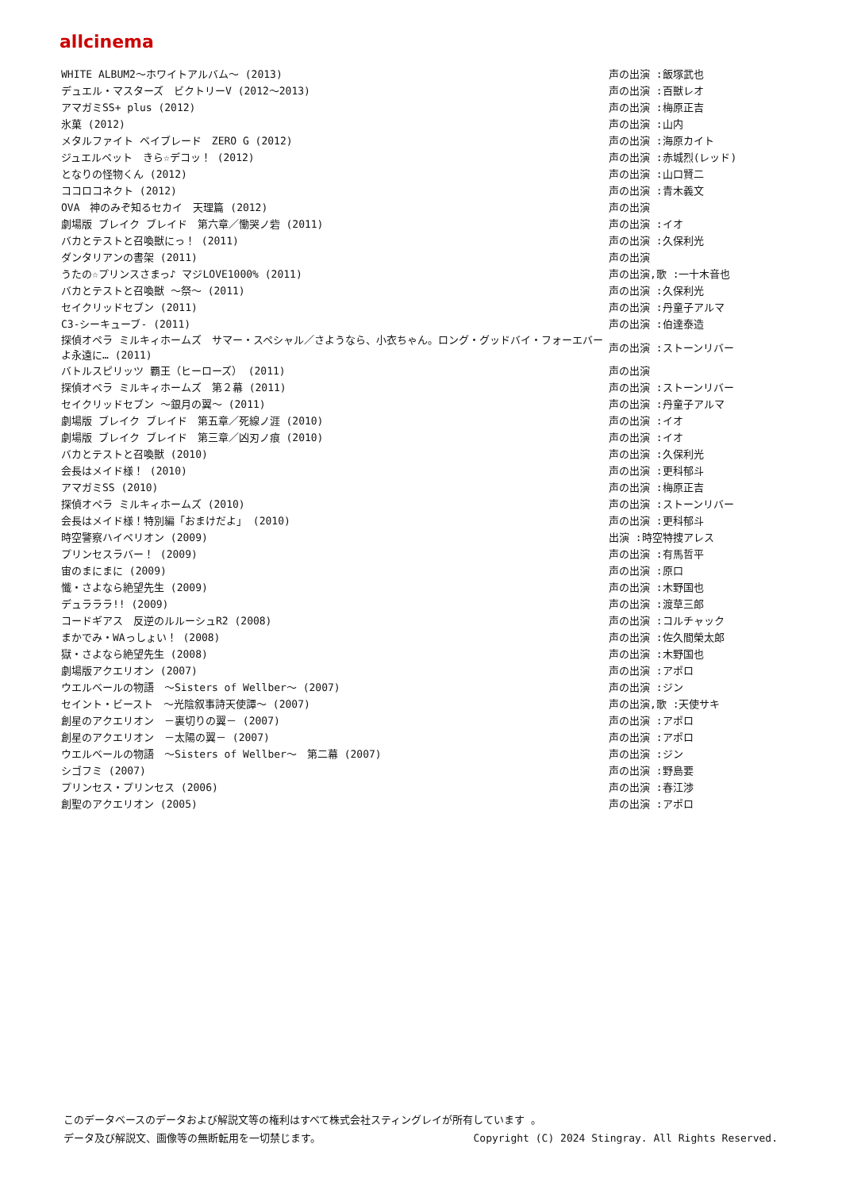allcinema
| WHITE ALBUM2～ホワイトアルバム～ (2013) | 声の出演 :飯塚武也 |
| デュエル・マスターズ ビクトリーV (2012～2013) | 声の出演 :百獣レオ |
| アマガミSS+ plus (2012) | 声の出演 :梅原正吉 |
| 氷菓 (2012) | 声の出演 :山内 |
| メタルファイト ベイブレード ZERO G (2012) | 声の出演 :海原カイト |
| ジュエルペット きら☆デコッ！ (2012) | 声の出演 :赤城烈(レッド) |
| となりの怪物くん (2012) | 声の出演 :山口賢二 |
| ココロコネクト (2012) | 声の出演 :青木義文 |
| OVA 神のみぞ知るセカイ 天理篇 (2012) | 声の出演 |
| 劇場版 ブレイク ブレイド 第六章／慟哭ノ砦 (2011) | 声の出演 :イオ |
| バカとテストと召喚獣にっ！ (2011) | 声の出演 :久保利光 |
| ダンタリアンの書架 (2011) | 声の出演 |
| うたの☆プリンスさまっ♪ マジLOVE1000% (2011) | 声の出演,歌 :一十木音也 |
| バカとテストと召喚獣 ～祭～ (2011) | 声の出演 :久保利光 |
| セイクリッドセブン (2011) | 声の出演 :丹童子アルマ |
| C3-シーキューブ- (2011) | 声の出演 :伯達泰造 |
| 探偵オペラ ミルキィホームズ サマー・スペシャル／さようなら、小衣ちゃん。ロング・グッドバイ・フォーエバーよ永遠に… (2011) | 声の出演 :ストーンリバー |
| バトルスピリッツ 覇王（ヒーローズ） (2011) | 声の出演 |
| 探偵オペラ ミルキィホームズ 第２幕 (2011) | 声の出演 :ストーンリバー |
| セイクリッドセブン ～銀月の翼～ (2011) | 声の出演 :丹童子アルマ |
| 劇場版 ブレイク ブレイド 第五章／死線ノ涯 (2010) | 声の出演 :イオ |
| 劇場版 ブレイク ブレイド 第三章／凶刃ノ痕 (2010) | 声の出演 :イオ |
| バカとテストと召喚獣 (2010) | 声の出演 :久保利光 |
| 会長はメイド様！ (2010) | 声の出演 :更科郁斗 |
| アマガミSS (2010) | 声の出演 :梅原正吉 |
| 探偵オペラ ミルキィホームズ (2010) | 声の出演 :ストーンリバー |
| 会長はメイド様！特別編「おまけだよ」 (2010) | 声の出演 :更科郁斗 |
| 時空警察ハイペリオン (2009) | 出演 :時空特捜アレス |
| プリンセスラバー！ (2009) | 声の出演 :有馬哲平 |
| 宙のまにまに (2009) | 声の出演 :原口 |
| 懺・さよなら絶望先生 (2009) | 声の出演 :木野国也 |
| デュラララ!! (2009) | 声の出演 :渡草三郎 |
| コードギアス 反逆のルルーシュR2 (2008) | 声の出演 :コルチャック |
| まかでみ・WAっしょい！ (2008) | 声の出演 :佐久間榮太郎 |
| 獄・さよなら絶望先生 (2008) | 声の出演 :木野国也 |
| 劇場版アクエリオン (2007) | 声の出演 :アポロ |
| ウエルベールの物語 ～Sisters of Wellber～ (2007) | 声の出演 :ジン |
| セイント・ビースト ～光陰叙事詩天使譚～ (2007) | 声の出演,歌 :天使サキ |
| 創星のアクエリオン －裏切りの翼－ (2007) | 声の出演 :アポロ |
| 創星のアクエリオン －太陽の翼－ (2007) | 声の出演 :アポロ |
| ウエルベールの物語 ～Sisters of Wellber～ 第二幕 (2007) | 声の出演 :ジン |
| シゴフミ (2007) | 声の出演 :野島要 |
| プリンセス・プリンセス (2006) | 声の出演 :春江渉 |
| 創聖のアクエリオン (2005) | 声の出演 :アポロ |
このデータベースのデータおよび解説文等の権利はすべて株式会社スティングレイが所有しています 。
データ及び解説文、画像等の無断転用を一切禁じます。 Copyright (C) 2024 Stingray. All Rights Reserved.